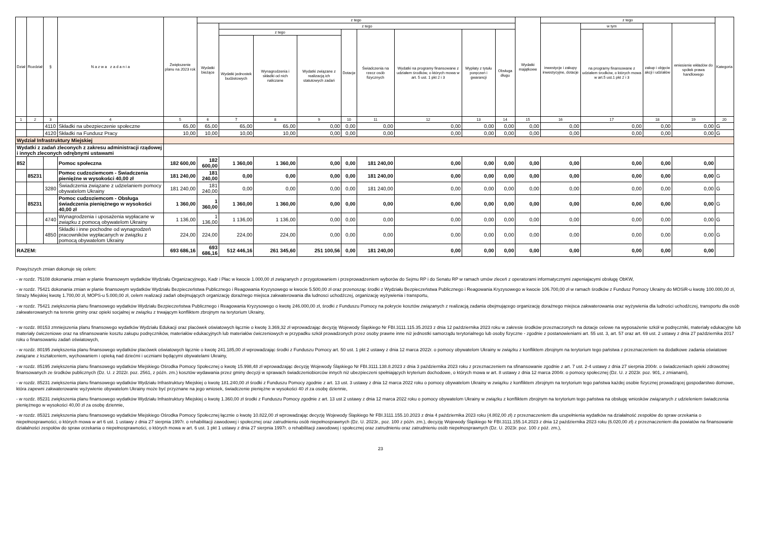| Dział | Rozdział | § | N a z w a z a d a n i a | Zwiększenie planu na 2023 rok | z tego | | | | | | | | | Wydatki majątkowe | z tego | | | | Kategoria |
| --- | --- | --- | --- | --- | --- | --- | --- | --- | --- | --- | --- | --- | --- | --- | --- | --- | --- | --- | --- |
| | | | | | Wydatki bieżące | z tego | | | | | | | | | inwestycje i zakupy inwestycyjne, dotacje | w tym | zakup i objęcie akcji i udziałów | wniesienie wkładów do spółek prawa handlowego | |
| | | | | | | z tego | | | Dotacje | Świadczenia na rzecz osób fizycznych | Wydatki na programy finansowane z udziałem środków, o których mowa w art. 5 ust. 1 pkt 2 i 3 | Wypłaty z tytułu poręczeń i gwarancji | Obsługa długu | | | na programy finansowane z udziałem środków, o których mowa w art.5 ust.1 pkt 2 i 3 | | | |
| | | | | | | Wydatki jednostek budżetowych | Wynagrodzenia i składki od nich naliczane | Wydatki związane z realizacją ich statutowych zadań | | | | | | | | | | | |
| 1 | 2 | 3 | 4 | 5 | 6 | 7 | 8 | 9 | 10 | 11 | 12 | 13 | 14 | 15 | 16 | 17 | 18 | 19 | 20 |
| | | 4110 | Składki na ubezpieczenie społeczne | 65,00 | 65,00 | 65,00 | 65,00 | 0,00 | 0,00 | 0,00 | 0,00 | 0,00 | 0,00 | 0,00 | 0,00 | 0,00 | 0,00 | 0,00 | G |
| | | 4120 | Składki na Fundusz Pracy | 10,00 | 10,00 | 10,00 | 10,00 | 0,00 | 0,00 | 0,00 | 0,00 | 0,00 | 0,00 | 0,00 | 0,00 | 0,00 | 0,00 | 0,00 | G |
| Wydział Infrastruktury Miejskiej | | | | | | | | | | | | | | | | | | | |
| Wydatki z zadań zleconych z zakresu administracji rządowej i innych zleconych odrębnymi ustawami | | | | | | | | | | | | | | | | | | | |
| 852 | | | Pomoc społeczna | 182 600,00 | 182 600,00 | 1 360,00 | 1 360,00 | 0,00 | 0,00 | 181 240,00 | 0,00 | 0,00 | 0,00 | 0,00 | 0,00 | 0,00 | 0,00 | 0,00 | |
| | 85231 | | Pomoc cudzoziemcom - Świadczenia pieniężne w wysokości 40,00 zł | 181 240,00 | 181 240,00 | 0,00 | 0,00 | 0,00 | 0,00 | 181 240,00 | 0,00 | 0,00 | 0,00 | 0,00 | 0,00 | 0,00 | 0,00 | 0,00 | G |
| | | 3280 | Świadczenia związane z udzielaniem pomocy obywatelom Ukrainy | 181 240,00 | 181 240,00 | 0,00 | 0,00 | 0,00 | 0,00 | 181 240,00 | 0,00 | 0,00 | 0,00 | 0,00 | 0,00 | 0,00 | 0,00 | 0,00 | G |
| | 85231 | | Pomoc cudzoziemcom - Obsługa świadczenia pieniężnego w wysokości 40,00 zł | 1 360,00 | 1 360,00 | 1 360,00 | 1 360,00 | 0,00 | 0,00 | 0,00 | 0,00 | 0,00 | 0,00 | 0,00 | 0,00 | 0,00 | 0,00 | 0,00 | G |
| | | 4740 | Wynagrodzenia i uposażenia wypłacane w związku z pomocą obywatelom Ukrainy | 1 136,00 | 1 136,00 | 1 136,00 | 1 136,00 | 0,00 | 0,00 | 0,00 | 0,00 | 0,00 | 0,00 | 0,00 | 0,00 | 0,00 | 0,00 | 0,00 | G |
| | | 4850 | Składki i inne pochodne od wynagrodzeń pracowników wypłacanych w związku z pomocą obywatelom Ukrainy | 224,00 | 224,00 | 224,00 | 224,00 | 0,00 | 0,00 | 0,00 | 0,00 | 0,00 | 0,00 | 0,00 | 0,00 | 0,00 | 0,00 | 0,00 | G |
| RAZEM: | | | | 693 686,16 | 693 686,16 | 512 446,16 | 261 345,60 | 251 100,56 | 0,00 | 181 240,00 | 0,00 | 0,00 | 0,00 | 0,00 | 0,00 | 0,00 | 0,00 | 0,00 | |
Powyższych zmian dokonuje się celem:
- w rozdz. 75108 dokonania zmian w planie finansowym wydatków Wydziału Organizacyjnego, Kadr i Płac w kwocie 1.000,00 zł związanych z przygotowaniem i przeprowadzeniem wyborów do Sejmu RP i do Senatu RP w ramach umów zleceń z operatorami informatycznymi zapeniajacymi obsługę ObKW,
- w rozdz. 75421 dokonania zmian w planie finansowym wydatków Wydziału Bezpieczeństwa Publicznego i Reagowania Kryzysowego w kwocie 5.500,00 zł oraz przenosząc środki z Wydziału Bezpieczeństwa Publicznego i Reagowania Kryzysowego w kwocie 106.700,00 zł w ramach środków z Fundusz Pomocy Ukrainy do MOSiR-u kwotę 100.000,00 zł, Straży Miejskiej kwotę 1.700,00 zł, MOPS-u 5.000,00 zł, celem realizacji zadań obejmujących organizację doraźnego miejsca zakwaterowania dla ludnosci uchodźczej, organizację wyżywienia i transportu,
- w rozdz. 75421 zwiększenia planu finansowego wydatków Wydziału Bezpieczeństwa Publicznego i Reagowania Kryzysowego o kwotę 246.000,00 zł, środki z Funduszu Pomocy na pokrycie kosztów związanych z realizacją zadania obejmującego organizację doraźnego miejsca zakwaterowania oraz wyżywienia dla ludności uchodźczej, transportu dla osób zakwaterowanych na terenie gminy oraz opieki socjalnej w związku z trwającym konfliktem zbrojnym na terytorium Ukrainy,
- w rozdz. 80153 zmniejszenia planu finansowego wydatków Wydziału Edukacji oraz placówek oświatowych łącznie o kwotę 3.369,32 zł wprowadzając decyzję Wojewody Śląskiego Nr FBI.3111.115.35.2023 z dnia 12 października 2023 roku w zakresie środków przeznaczonych na dotacje celowe na wyposażenie szkół w podręczniki, materiały edukacyjne lub materiały ćwiczeniowe oraz na sfinansowanie kosztu zakupu podręczników, materiałów edukacyjnych lub materiałów ćwiczeniowych w przypadku szkół prowadzonych przez osoby prawne inne niż jednostki samorządu terytorialnego lub osoby fizyczne - zgodnie z postanowieniami art. 55 ust. 3, art. 57 oraz art. 69 ust. 2 ustawy z dnia 27 października 2017 roku o finansowaniu zadań oświatowych,
- w rozdz. 80195 zwiększenia planu finansowego wydatków placówek oświatowych łącznie o kwotę 241.185,00 zł wprowadzając środki z Funduszu Pomocy art. 50 ust. 1 pkt 2 ustawy z dnia 12 marca 2022r. o pomocy obywatelom Ukrainy w związku z konfliktem zbrojnym na terytorium tego państwa z przeznaczeniem na dodatkowe zadania oświatowe związane z kształceniem, wychowaniem i opieką nad dziećmi i uczniami będącymi obywatelami Ukrainy,
- w rozdz. 85195 zwiększenia planu finansowego wydatków Miejskiego Ośrodka Pomocy Społecznej o kwotę 15.998,48 zł wprowadzając decyzję Wojewody Śląskiego Nr FBI.3111.138.8.2023 z dnia 3 października 2023 roku z przeznaczeniem na sfinansowanie zgodnie z art. 7 ust. 2-4 ustawy z dnia 27 sierpnia 2004r. o świadczeniach opieki zdrowotnej finansowanych ze środków publicznych (Dz. U. z 2022r. poz. 2561, z późn. zm.) kosztów wydawania przez gminy decyzji w sprawach świadczeniobiorców innych niż ubezpieczeni spełniających kryterium dochodowe, o których mowa w art. 8 ustawy z dnia 12 marca 2004r. o pomocy społecznej (Dz. U. z 2023r. poz. 901, z zmianami),
- w rozdz. 85231 zwiększenia planu finansowego wydatków Wydziału Infrastruktury Miejskiej o kwotę 181.240,00 zł środki z Funduszu Pomocy zgodnie z art. 13 ust. 3 ustawy z dnia 12 marca 2022 roku o pomocy obywatelom Ukrainy w związku z konfliktem zbrojnym na terytorium tego państwa każdej osobie fizycznej prowadzącej gospodarstwo domowe, która zapewni zakwaterowanie wyżywienie obywatelom Ukrainy może być przyznane na jego wniosek, świadczenie pieniężne w wysokości 40 zł za osobę dziennie,
- w rozdz. 85231 zwiększenia planu finansowego wydatków Wydziału Infrastruktury Miejskiej o kwotę 1.360,00 zł środki z Funduszu Pomocy zgodnie z art. 13 ust 2 ustawy z dnia 12 marca 2022 roku o pomocy obywatelom Ukrainy w związku z konfliktem zbrojnym na terytorium tego państwa na obsługę wniosków związanych z udzieleniem świadczenia pieniężnego w wysokości 40,00 zł za osobę dziennie,
- w rozdz. 85321 zwiększenia planu finansowego wydatków Miejskiego Ośrodka Pomocy Społecznej łącznie o kwotę 10.822,00 zł wprowadzając decyzję Wojewody Śląskiego Nr FBI.3111.155.10.2023 z dnia 4 października 2023 roku (4.802,00 zł) z przeznaczeniem dla uzupełnienia wydatków na działalność zespołów do spraw orzekania o niepełnosprawności, o których mowa w art 6 ust. 1 ustawy z dnia 27 sierpnia 1997r. o rehabilitacji zawodowej i społecznej oraz zatrudnieniu osób niepełnosprawnych (Dz. U. 2023r., poz. 100 z późn. zm.), decyzję Wojewody Śląskiego Nr FBI.3111.155.14.2023 z dnia 12 października 2023 roku (6.020,00 zł) z przeznaczeniem dla powiatów na finansowanie działalności zespołów do spraw orzekania o niepełnosprawności, o których mowa w art. 6 ust. 1 pkt 1 ustawy z dnia 27 sierpnia 1997r. o rehabilitacji zawodowej i społecznej oraz zatrudnieniu oraz zatrudnieniu osób niepełnosprawnych (Dz. U. 2023r. poz. 100 z póź. zm.),
23